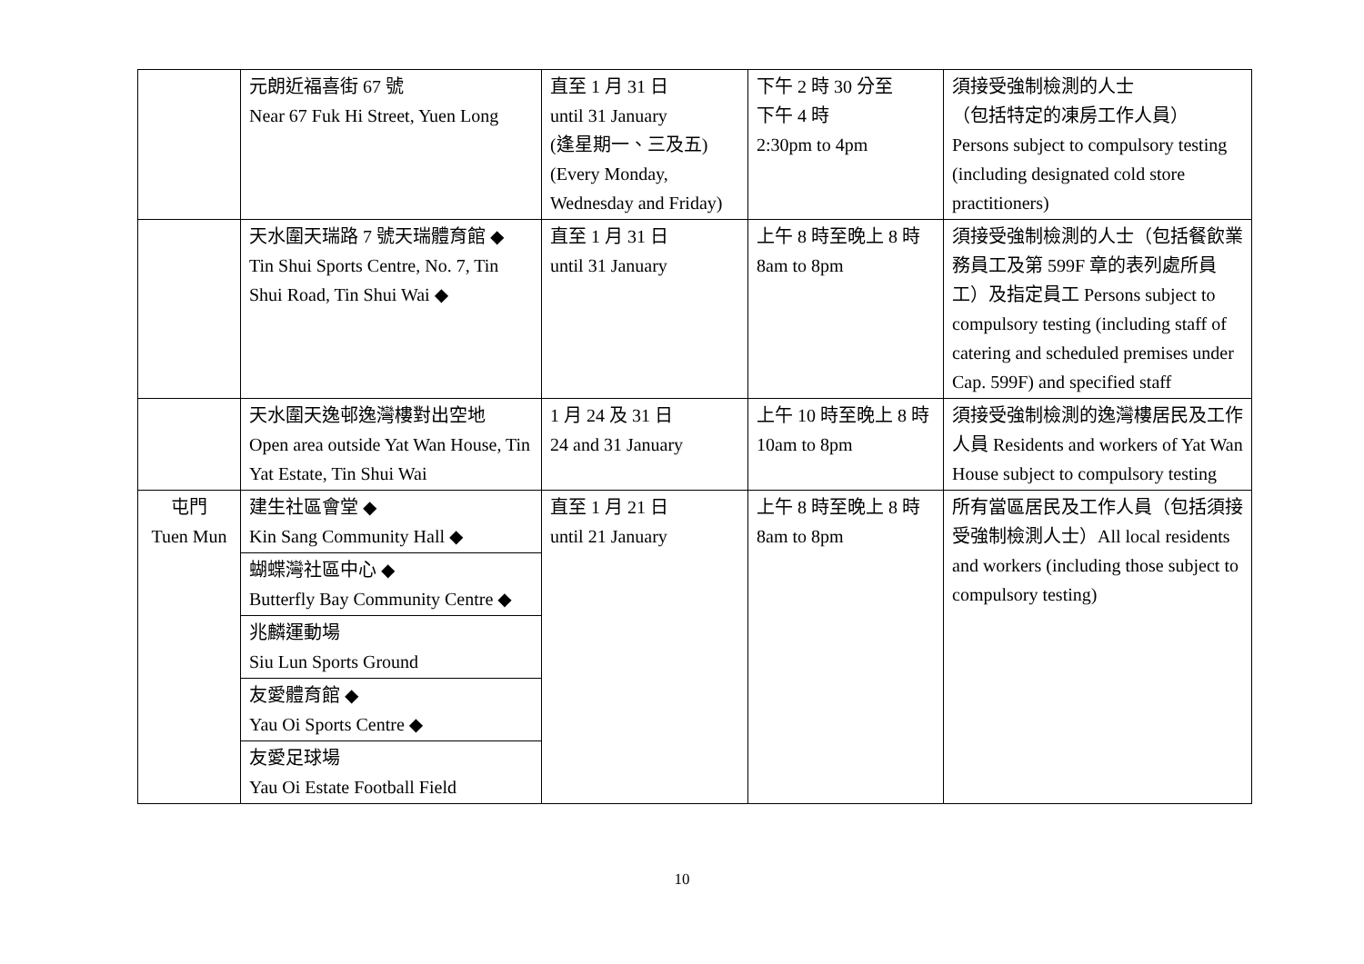| | 元朗近福喜街 67 號 Near 67 Fuk Hi Street, Yuen Long | 直至 1 月 31 日 until 31 January (逢星期一、三及五) (Every Monday, Wednesday and Friday) | 下午 2 時 30 分至 下午 4 時 2:30pm to 4pm | 須接受強制檢測的人士 （包括特定的凍房工作人員） Persons subject to compulsory testing (including designated cold store practitioners) |
| | 天水圍天瑞路 7 號天瑞體育館 ◆ Tin Shui Sports Centre, No. 7, Tin Shui Road, Tin Shui Wai ◆ | 直至 1 月 31 日 until 31 January | 上午 8 時至晚上 8 時 8am to 8pm | 須接受強制檢測的人士（包括餐飲業務員工及第 599F 章的表列處所員工）及指定員工 Persons subject to compulsory testing (including staff of catering and scheduled premises under Cap. 599F) and specified staff |
| | 天水圍天逸邨逸灣樓對出空地 Open area outside Yat Wan House, Tin Yat Estate, Tin Shui Wai | 1 月 24 及 31 日 24 and 31 January | 上午 10 時至晚上 8 時 10am to 8pm | 須接受強制檢測的逸灣樓居民及工作人員 Residents and workers of Yat Wan House subject to compulsory testing |
| 屯門 Tuen Mun | 建生社區會堂 ◆ Kin Sang Community Hall ◆ | 直至 1 月 21 日 until 21 January | 上午 8 時至晚上 8 時 8am to 8pm | 所有當區居民及工作人員（包括須接受強制檢測人士）All local residents and workers (including those subject to compulsory testing) |
| | 蝴蝶灣社區中心 ◆ Butterfly Bay Community Centre ◆ | | | |
| | 兆麟運動場 Siu Lun Sports Ground | | | |
| | 友愛體育館 ◆ Yau Oi Sports Centre ◆ | | | |
| | 友愛足球場 Yau Oi Estate Football Field | | | |
10